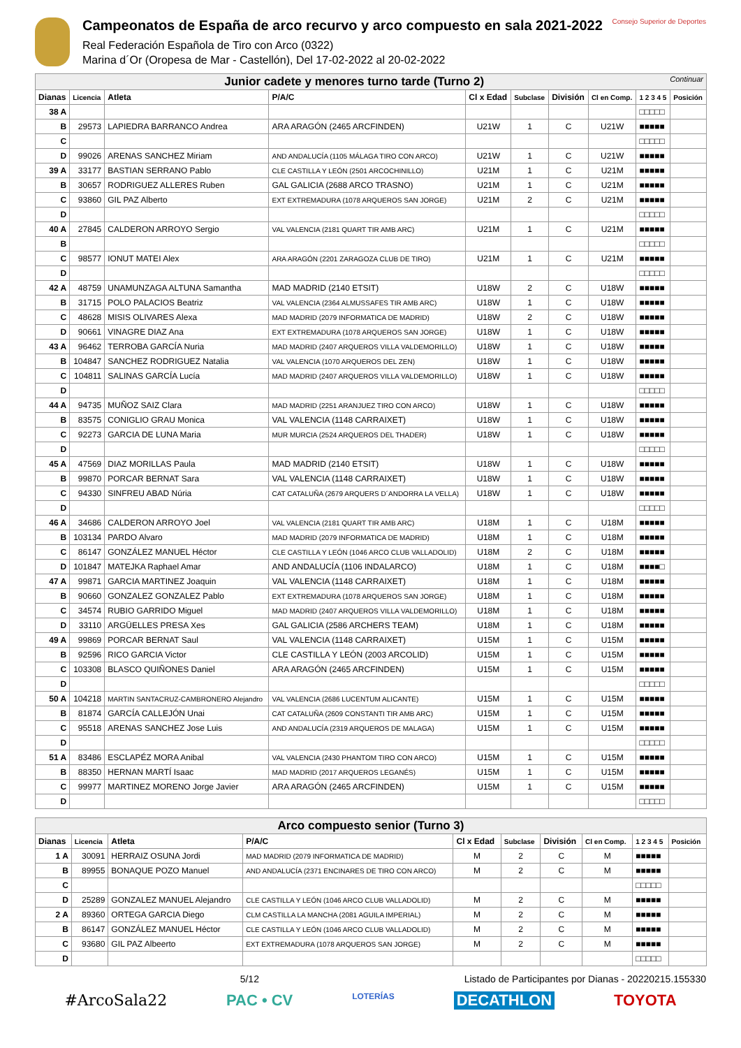Campeonatos de España de arco recurvo y arco compuesto en sala 2021-2022
Real Federación Española de Tiro con Arco (0322)
Marina d´Or (Oropesa de Mar - Castellón), Del 17-02-2022 al 20-02-2022
Consejo Superior de Deportes
| Junior cadete y menores turno tarde (Turno 2) Continuar | | | | | | | | | |
| Dianas | Licencia | Atleta | P/A/C | Cl x Edad | Subclase | División | Cl en Comp. | 1 2 3 4 5 | Posición |
| 38 A | | | | | | | | □□□□□ | |
| B | 29573 | LAPIEDRA BARRANCO Andrea | ARA ARAGÓN (2465 ARCFINDEN) | U21W | 1 | C | U21W | ■■■■■ | |
| C | | | | | | | | □□□□□ | |
| D | 99026 | ARENAS SANCHEZ Miriam | AND ANDALUCÍA (1105 MÁLAGA TIRO CON ARCO) | U21W | 1 | C | U21W | ■■■■■ | |
| 39 A | 33177 | BASTIAN SERRANO Pablo | CLE CASTILLA Y LEÓN (2501 ARCOCHINILLO) | U21M | 1 | C | U21M | ■■■■■ | |
| B | 30657 | RODRIGUEZ ALLERES Ruben | GAL GALICIA (2688 ARCO TRASNO) | U21M | 1 | C | U21M | ■■■■■ | |
| C | 93860 | GIL PAZ Alberto | EXT EXTREMADURA (1078 ARQUEROS SAN JORGE) | U21M | 2 | C | U21M | ■■■■■ | |
| D | | | | | | | | □□□□□ | |
| 40 A | 27845 | CALDERON ARROYO Sergio | VAL VALENCIA (2181 QUART TIR AMB ARC) | U21M | 1 | C | U21M | ■■■■■ | |
| B | | | | | | | | □□□□□ | |
| C | 98577 | IONUT MATEI Alex | ARA ARAGÓN (2201 ZARAGOZA CLUB DE TIRO) | U21M | 1 | C | U21M | ■■■■■ | |
| D | | | | | | | | □□□□□ | |
| 42 A | 48759 | UNAMUNZAGA ALTUNA Samantha | MAD MADRID (2140 ETSIT) | U18W | 2 | C | U18W | ■■■■■ | |
| B | 31715 | POLO PALACIOS Beatriz | VAL VALENCIA (2364 ALMUSSAFES TIR AMB ARC) | U18W | 1 | C | U18W | ■■■■■ | |
| C | 48628 | MISIS OLIVARES Alexa | MAD MADRID (2079 INFORMATICA DE MADRID) | U18W | 2 | C | U18W | ■■■■■ | |
| D | 90661 | VINAGRE DIAZ Ana | EXT EXTREMADURA (1078 ARQUEROS SAN JORGE) | U18W | 1 | C | U18W | ■■■■■ | |
| 43 A | 96462 | TERROBA GARCÍA Nuria | MAD MADRID (2407 ARQUEROS VILLA VALDEMORILLO) | U18W | 1 | C | U18W | ■■■■■ | |
| B | 104847 | SANCHEZ RODRIGUEZ Natalia | VAL VALENCIA (1070 ARQUEROS DEL ZEN) | U18W | 1 | C | U18W | ■■■■■ | |
| C | 104811 | SALINAS GARCÍA Lucía | MAD MADRID (2407 ARQUEROS VILLA VALDEMORILLO) | U18W | 1 | C | U18W | ■■■■■ | |
| D | | | | | | | | □□□□□ | |
| 44 A | 94735 | MUÑOZ SAIZ Clara | MAD MADRID (2251 ARANJUEZ TIRO CON ARCO) | U18W | 1 | C | U18W | ■■■■■ | |
| B | 83575 | CONIGLIO GRAU Monica | VAL VALENCIA (1148 CARRAIXET) | U18W | 1 | C | U18W | ■■■■■ | |
| C | 92273 | GARCIA DE LUNA Maria | MUR MURCIA (2524 ARQUEROS DEL THADER) | U18W | 1 | C | U18W | ■■■■■ | |
| D | | | | | | | | □□□□□ | |
| 45 A | 47569 | DIAZ MORILLAS Paula | MAD MADRID (2140 ETSIT) | U18W | 1 | C | U18W | ■■■■■ | |
| B | 99870 | PORCAR BERNAT Sara | VAL VALENCIA (1148 CARRAIXET) | U18W | 1 | C | U18W | ■■■■■ | |
| C | 94330 | SINFREU ABAD Núria | CAT CATALUÑA (2679 ARQUERS D´ANDORRA LA VELLA) | U18W | 1 | C | U18W | ■■■■■ | |
| D | | | | | | | | □□□□□ | |
| 46 A | 34686 | CALDERON ARROYO Joel | VAL VALENCIA (2181 QUART TIR AMB ARC) | U18M | 1 | C | U18M | ■■■■■ | |
| B | 103134 | PARDO Alvaro | MAD MADRID (2079 INFORMATICA DE MADRID) | U18M | 1 | C | U18M | ■■■■■ | |
| C | 86147 | GONZÁLEZ MANUEL Héctor | CLE CASTILLA Y LEÓN (1046 ARCO CLUB VALLADOLID) | U18M | 2 | C | U18M | ■■■■■ | |
| D | 101847 | MATEJKA Raphael Amar | AND ANDALUCÍA (1106 INDALARCO) | U18M | 1 | C | U18M | ■■■■□ | |
| 47 A | 99871 | GARCIA MARTINEZ Joaquin | VAL VALENCIA (1148 CARRAIXET) | U18M | 1 | C | U18M | ■■■■■ | |
| B | 90660 | GONZALEZ GONZALEZ Pablo | EXT EXTREMADURA (1078 ARQUEROS SAN JORGE) | U18M | 1 | C | U18M | ■■■■■ | |
| C | 34574 | RUBIO GARRIDO Miguel | MAD MADRID (2407 ARQUEROS VILLA VALDEMORILLO) | U18M | 1 | C | U18M | ■■■■■ | |
| D | 33110 | ARGÜELLES PRESA Xes | GAL GALICIA (2586 ARCHERS TEAM) | U18M | 1 | C | U18M | ■■■■■ | |
| 49 A | 99869 | PORCAR BERNAT Saul | VAL VALENCIA (1148 CARRAIXET) | U15M | 1 | C | U15M | ■■■■■ | |
| B | 92596 | RICO GARCIA Victor | CLE CASTILLA Y LEÓN (2003 ARCOLID) | U15M | 1 | C | U15M | ■■■■■ | |
| C | 103308 | BLASCO QUIÑONES Daniel | ARA ARAGÓN (2465 ARCFINDEN) | U15M | 1 | C | U15M | ■■■■■ | |
| D | | | | | | | | □□□□□ | |
| 50 A | 104218 | MARTIN SANTACRUZ-CAMBRONERO Alejandro | VAL VALENCIA (2686 LUCENTUM ALICANTE) | U15M | 1 | C | U15M | ■■■■■ | |
| B | 81874 | GARCÍA CALLEJÓN Unai | CAT CATALUÑA (2609 CONSTANTI TIR AMB ARC) | U15M | 1 | C | U15M | ■■■■■ | |
| C | 95518 | ARENAS SANCHEZ Jose Luis | AND ANDALUCÍA (2319 ARQUEROS DE MALAGA) | U15M | 1 | C | U15M | ■■■■■ | |
| D | | | | | | | | □□□□□ | |
| 51 A | 83486 | ESCLAPÉZ MORA Anibal | VAL VALENCIA (2430 PHANTOM TIRO CON ARCO) | U15M | 1 | C | U15M | ■■■■■ | |
| B | 88350 | HERNAN MARTÍ Isaac | MAD MADRID (2017 ARQUEROS LEGANÉS) | U15M | 1 | C | U15M | ■■■■■ | |
| C | 99977 | MARTINEZ MORENO Jorge Javier | ARA ARAGÓN (2465 ARCFINDEN) | U15M | 1 | C | U15M | ■■■■■ | |
| D | | | | | | | | □□□□□ | |
| Arco compuesto senior (Turno 3) | | | | | | | | | |
| Dianas | Licencia | Atleta | P/A/C | Cl x Edad | Subclase | División | Cl en Comp. | 1 2 3 4 5 | Posición |
| 1 A | 30091 | HERRAIZ OSUNA Jordi | MAD MADRID (2079 INFORMATICA DE MADRID) | M | 2 | C | M | ■■■■■ | |
| B | 89955 | BONAQUE POZO Manuel | AND ANDALUCÍA (2371 ENCINARES DE TIRO CON ARCO) | M | 2 | C | M | ■■■■■ | |
| C | | | | | | | | □□□□□ | |
| D | 25289 | GONZALEZ MANUEL Alejandro | CLE CASTILLA Y LEÓN (1046 ARCO CLUB VALLADOLID) | M | 2 | C | M | ■■■■■ | |
| 2 A | 89360 | ORTEGA GARCIA Diego | CLM CASTILLA LA MANCHA (2081 AGUILA IMPERIAL) | M | 2 | C | M | ■■■■■ | |
| B | 86147 | GONZÁLEZ MANUEL Héctor | CLE CASTILLA Y LEÓN (1046 ARCO CLUB VALLADOLID) | M | 2 | C | M | ■■■■■ | |
| C | 93680 | GIL PAZ Albeerto | EXT EXTREMADURA (1078 ARQUEROS SAN JORGE) | M | 2 | C | M | ■■■■■ | |
| D | | | | | | | | □□□□□ | |
5/12 Listado de Participantes por Dianas - 20220215.155330
#ArcoSala22 PAC • CV LOTERÍAS DECATHLON TOYOTA